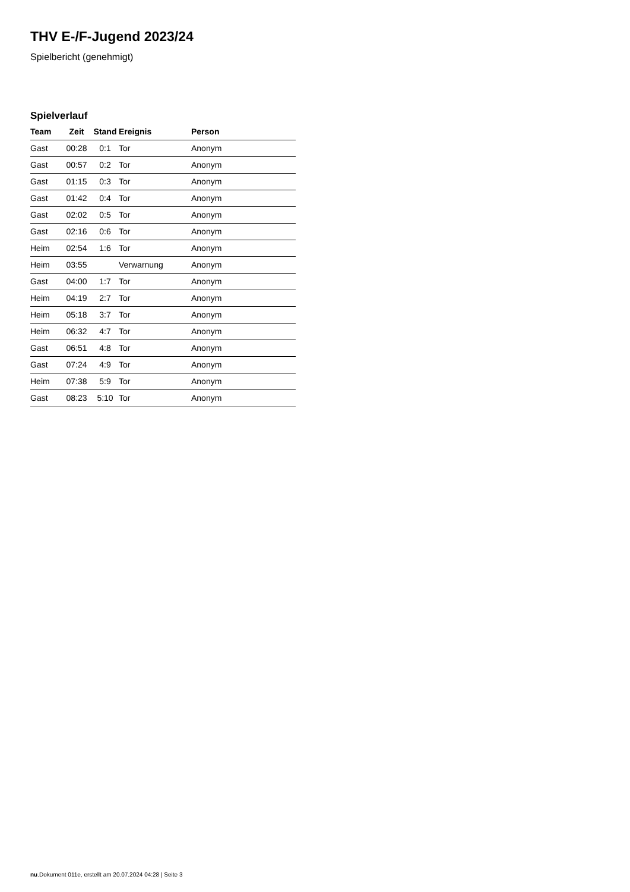THV E-/F-Jugend 2023/24
Spielbericht (genehmigt)
Spielverlauf
| Team | Zeit | Stand | Ereignis | Person |
| --- | --- | --- | --- | --- |
| Gast | 00:28 | 0:1 | Tor | Anonym |
| Gast | 00:57 | 0:2 | Tor | Anonym |
| Gast | 01:15 | 0:3 | Tor | Anonym |
| Gast | 01:42 | 0:4 | Tor | Anonym |
| Gast | 02:02 | 0:5 | Tor | Anonym |
| Gast | 02:16 | 0:6 | Tor | Anonym |
| Heim | 02:54 | 1:6 | Tor | Anonym |
| Heim | 03:55 | | Verwarnung | Anonym |
| Gast | 04:00 | 1:7 | Tor | Anonym |
| Heim | 04:19 | 2:7 | Tor | Anonym |
| Heim | 05:18 | 3:7 | Tor | Anonym |
| Heim | 06:32 | 4:7 | Tor | Anonym |
| Gast | 06:51 | 4:8 | Tor | Anonym |
| Gast | 07:24 | 4:9 | Tor | Anonym |
| Heim | 07:38 | 5:9 | Tor | Anonym |
| Gast | 08:23 | 5:10 | Tor | Anonym |
nu.Dokument 011e, erstellt am 20.07.2024 04:28 | Seite 3